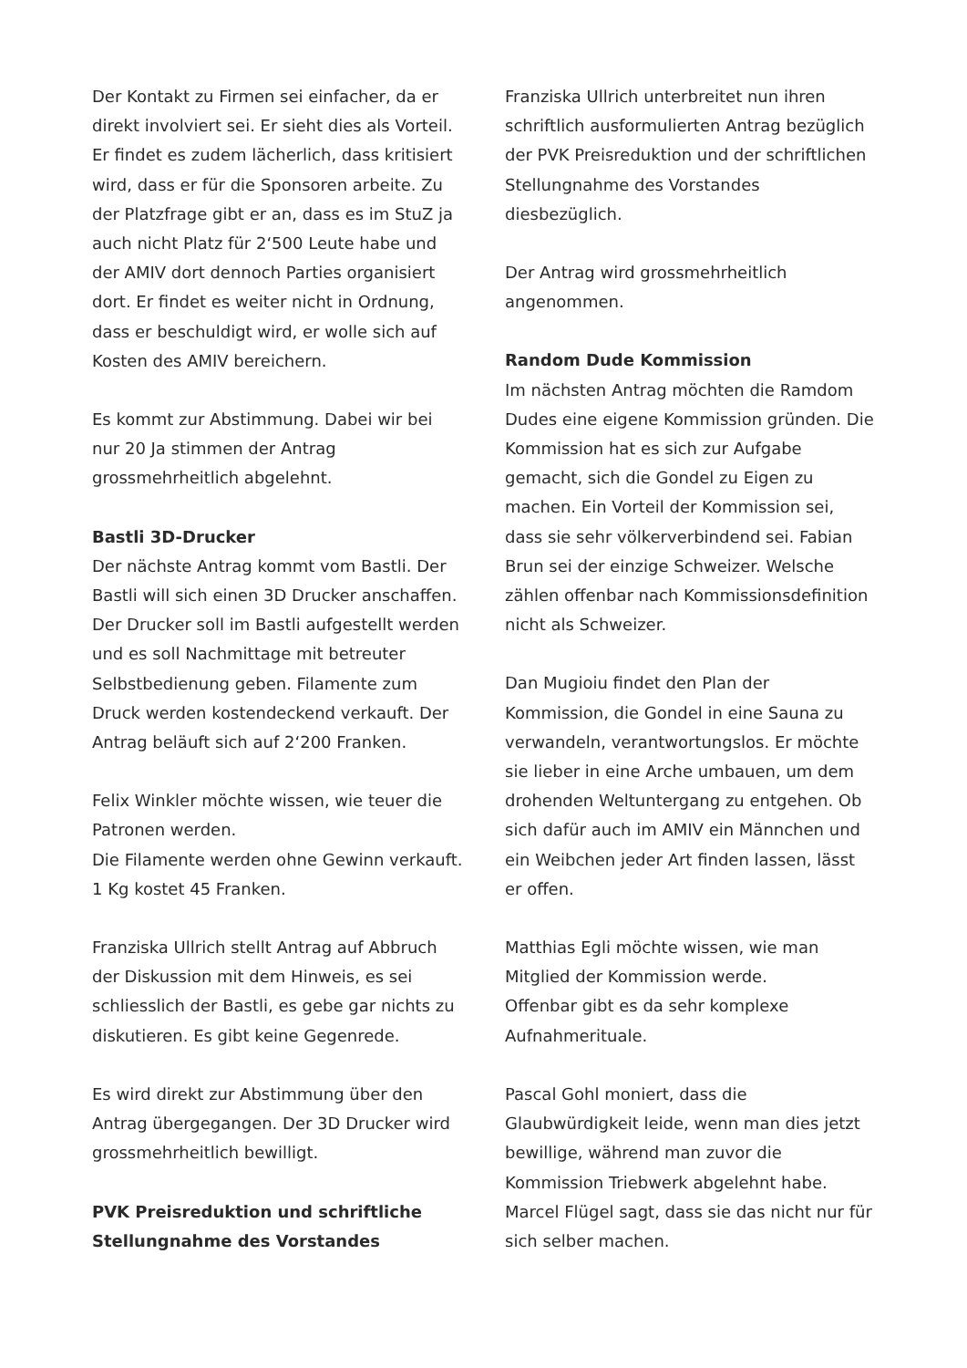Der Kontakt zu Firmen sei einfacher, da er direkt involviert sei. Er sieht dies als Vorteil. Er findet es zudem lächerlich, dass kritisiert wird, dass er für die Sponsoren arbeite. Zu der Platzfrage gibt er an, dass es im StuZ ja auch nicht Platz für 2‘500 Leute habe und der AMIV dort dennoch Parties organisiert dort. Er findet es weiter nicht in Ordnung, dass er beschuldigt wird, er wolle sich auf Kosten des AMIV bereichern.
Es kommt zur Abstimmung. Dabei wir bei nur 20 Ja stimmen der Antrag grossmehrheitlich abgelehnt.
Bastli 3D-Drucker
Der nächste Antrag kommt vom Bastli. Der Bastli will sich einen 3D Drucker anschaffen. Der Drucker soll im Bastli aufgestellt werden und es soll Nachmittage mit betreuter Selbstbedienung geben. Filamente zum Druck werden kostendeckend verkauft. Der Antrag beläuft sich auf 2‘200 Franken.
Felix Winkler möchte wissen, wie teuer die Patronen werden.
Die Filamente werden ohne Gewinn verkauft. 1 Kg kostet 45 Franken.
Franziska Ullrich stellt Antrag auf Abbruch der Diskussion mit dem Hinweis, es sei schliesslich der Bastli, es gebe gar nichts zu diskutieren. Es gibt keine Gegenrede.
Es wird direkt zur Abstimmung über den Antrag übergegangen. Der 3D Drucker wird grossmehrheitlich bewilligt.
PVK Preisreduktion und schriftliche Stellungnahme des Vorstandes
Franziska Ullrich unterbreitet nun ihren schriftlich ausformulierten Antrag bezüglich der PVK Preisreduktion und der schriftlichen Stellungnahme des Vorstandes diesbezüglich.
Der Antrag wird grossmehrheitlich angenommen.
Random Dude Kommission
Im nächsten Antrag möchten die Ramdom Dudes eine eigene Kommission gründen. Die Kommission hat es sich zur Aufgabe gemacht, sich die Gondel zu Eigen zu machen. Ein Vorteil der Kommission sei, dass sie sehr völkerverbindend sei. Fabian Brun sei der einzige Schweizer. Welsche zählen offenbar nach Kommissionsdefinition nicht als Schweizer.
Dan Mugioiu findet den Plan der Kommission, die Gondel in eine Sauna zu verwandeln, verantwortungslos. Er möchte sie lieber in eine Arche umbauen, um dem drohenden Weltuntergang zu entgehen. Ob sich dafür auch im AMIV ein Männchen und ein Weibchen jeder Art finden lassen, lässt er offen.
Matthias Egli möchte wissen, wie man Mitglied der Kommission werde.
Offenbar gibt es da sehr komplexe Aufnahmerituale.
Pascal Gohl moniert, dass die Glaubwürdigkeit leide, wenn man dies jetzt bewillige, während man zuvor die Kommission Triebwerk abgelehnt habe.
Marcel Flügel sagt, dass sie das nicht nur für sich selber machen.